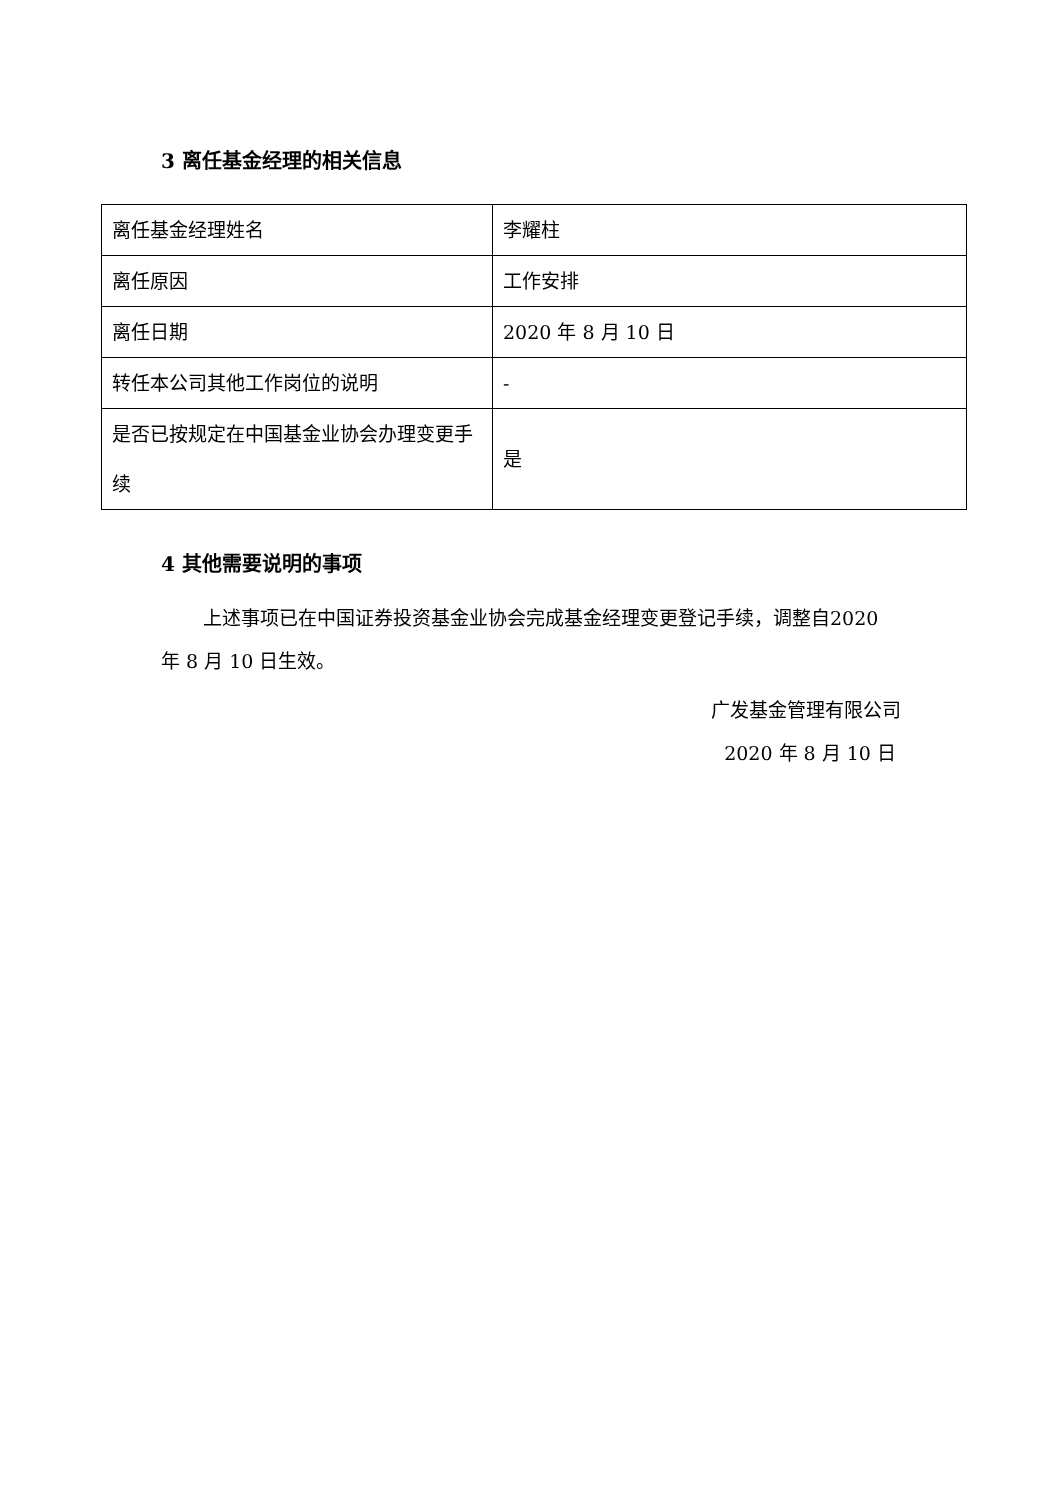3 离任基金经理的相关信息
| 离任基金经理姓名 | 李耀柱 |
| 离任原因 | 工作安排 |
| 离任日期 | 2020 年 8 月 10 日 |
| 转任本公司其他工作岗位的说明 | - |
| 是否已按规定在中国基金业协会办理变更手续 | 是 |
4 其他需要说明的事项
上述事项已在中国证券投资基金业协会完成基金经理变更登记手续，调整自2020 年 8 月 10 日生效。
广发基金管理有限公司
2020 年 8 月 10 日